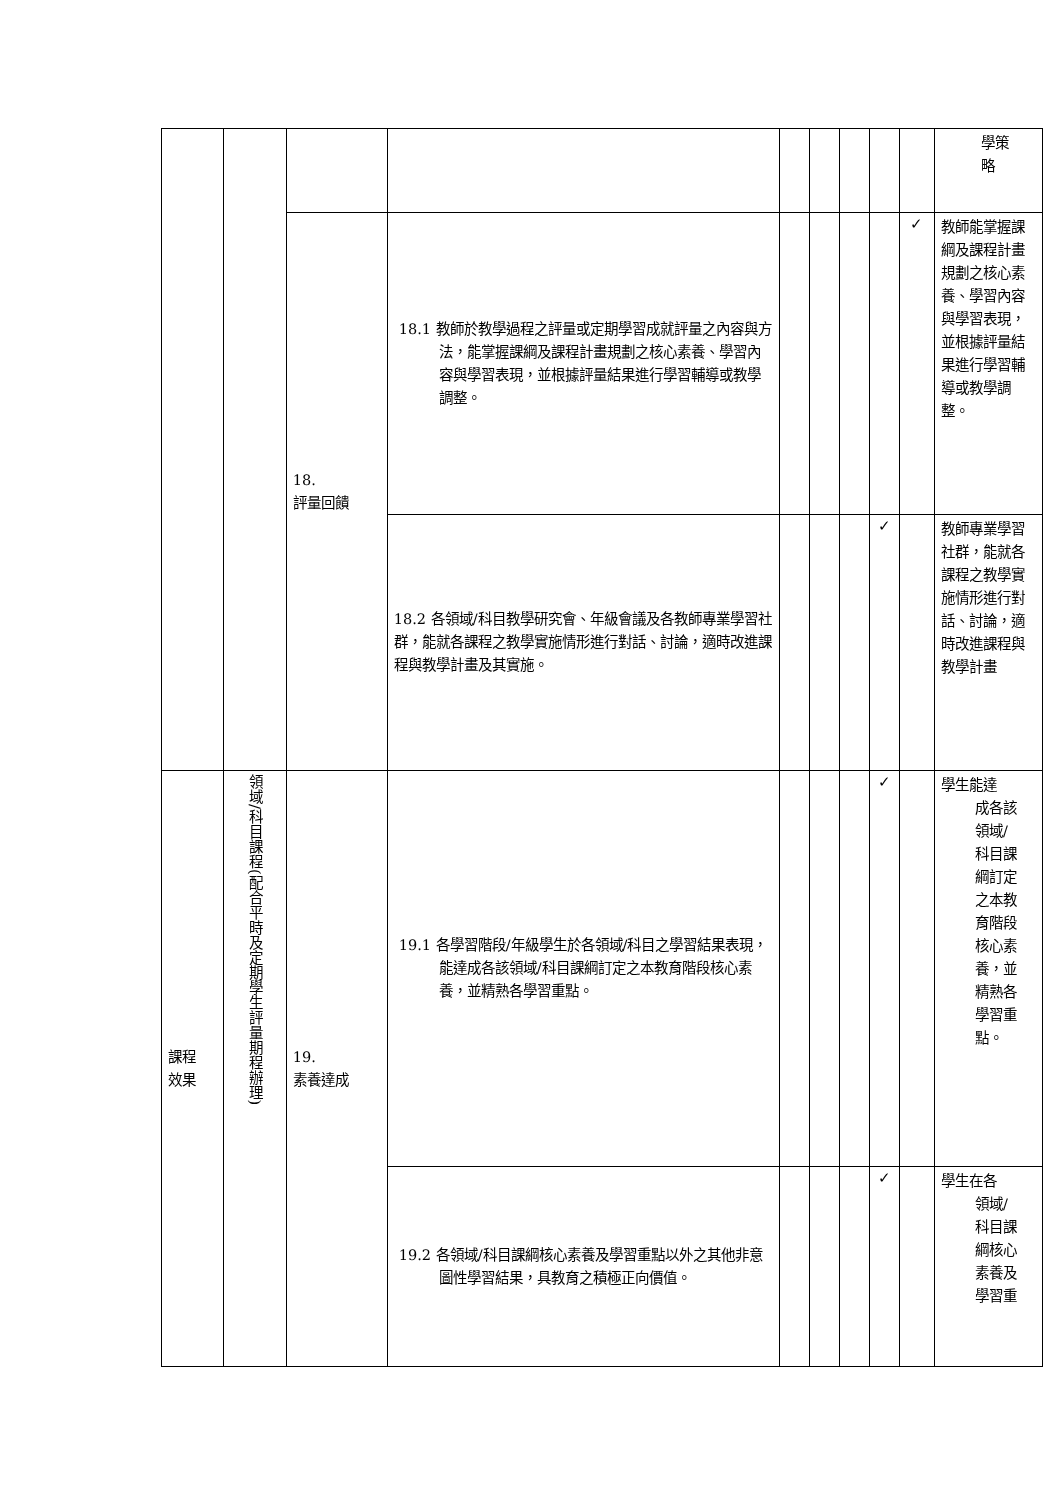| | | | | | | | | | 學策 略 |
| | | 18. 評量回饋 | 18.1 教師於教學過程之評量或定期學習成就評量之內容與方法，能掌握課綱及課程計畫規劃之核心素養、學習內容與學習表現，並根據評量結果進行學習輔導或教學調整。 | | | | | ✓ | 教師能掌握課綱及課程計畫規劃之核心素養、學習內容與學習表現，並根據評量結果進行學習輔導或教學調整。 |
| | | | 18.2 各領域/科目教學研究會、年級會議及各教師專業學習社群，能就各課程之教學實施情形進行對話、討論，適時改進課程與教學計畫及其實施。 | | | | ✓ | | 教師專業學習社群，能就各課程之教學實施情形進行對話、討論，適時改進課程與教學計畫 |
| 課程 效果 | 領域/科目課程(配合平時及定期學生評量期程辦理) | 19. 素養達成 | 19.1 各學習階段/年級學生於各領域/科目之學習結果表現，能達成各該領域/科目課綱訂定之本教育階段核心素養，並精熟各學習重點。 | | | | ✓ | | 學生能達 成各該領域/科目課綱訂定之本教育階段核心素養，並精熟各學習重點。 |
| | | | 19.2 各領域/科目課綱核心素養及學習重點以外之其他非意圖性學習結果，具教育之積極正向價值。 | | | | ✓ | | 學生在各 領域/科目課綱核心素養及學習重 |